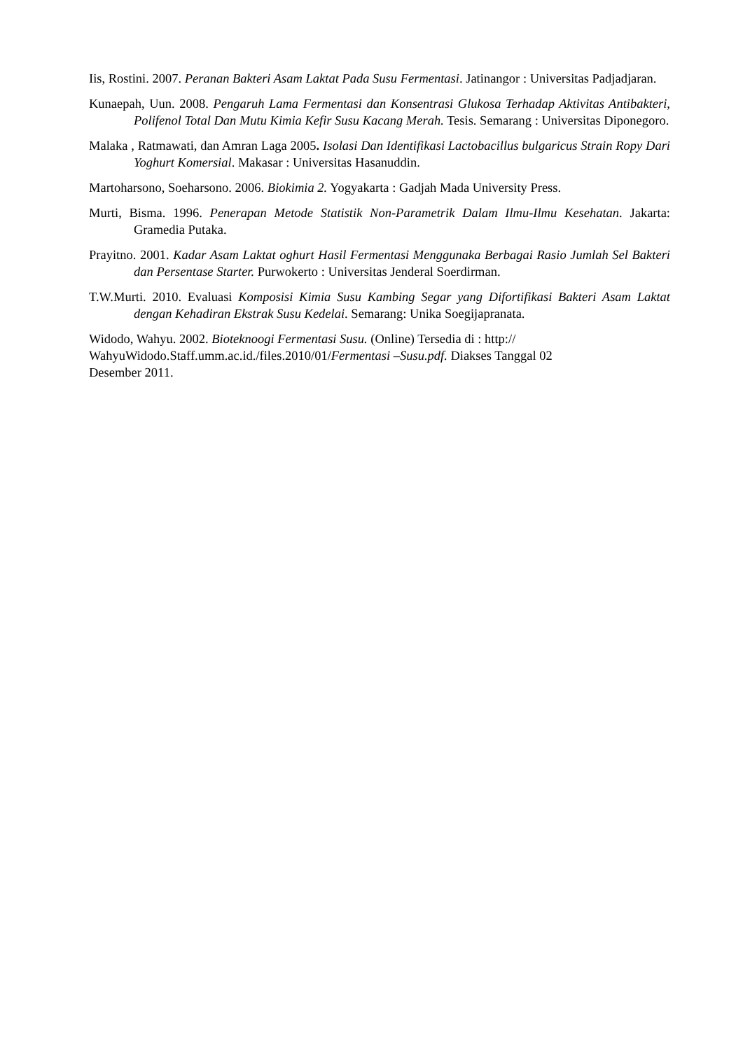Iis, Rostini. 2007. Peranan Bakteri Asam Laktat Pada Susu Fermentasi. Jatinangor : Universitas Padjadjaran.
Kunaepah, Uun. 2008. Pengaruh Lama Fermentasi dan Konsentrasi Glukosa Terhadap Aktivitas Antibakteri, Polifenol Total Dan Mutu Kimia Kefir Susu Kacang Merah. Tesis. Semarang : Universitas Diponegoro.
Malaka , Ratmawati, dan Amran Laga 2005. Isolasi Dan Identifikasi Lactobacillus bulgaricus Strain Ropy Dari Yoghurt Komersial. Makasar : Universitas Hasanuddin.
Martoharsono, Soeharsono. 2006. Biokimia 2. Yogyakarta : Gadjah Mada University Press.
Murti, Bisma. 1996. Penerapan Metode Statistik Non-Parametrik Dalam Ilmu-Ilmu Kesehatan. Jakarta: Gramedia Putaka.
Prayitno. 2001. Kadar Asam Laktat oghurt Hasil Fermentasi Menggunaka Berbagai Rasio Jumlah Sel Bakteri dan Persentase Starter. Purwokerto : Universitas Jenderal Soerdirman.
T.W.Murti. 2010. Evaluasi Komposisi Kimia Susu Kambing Segar yang Difortifikasi Bakteri Asam Laktat dengan Kehadiran Ekstrak Susu Kedelai. Semarang: Unika Soegijapranata.
Widodo, Wahyu. 2002. Bioteknoogi Fermentasi Susu. (Online) Tersedia di : http://
WahyuWidodo.Staff.umm.ac.id./files.2010/01/Fermentasi –Susu.pdf. Diakses Tanggal 02
Desember 2011.